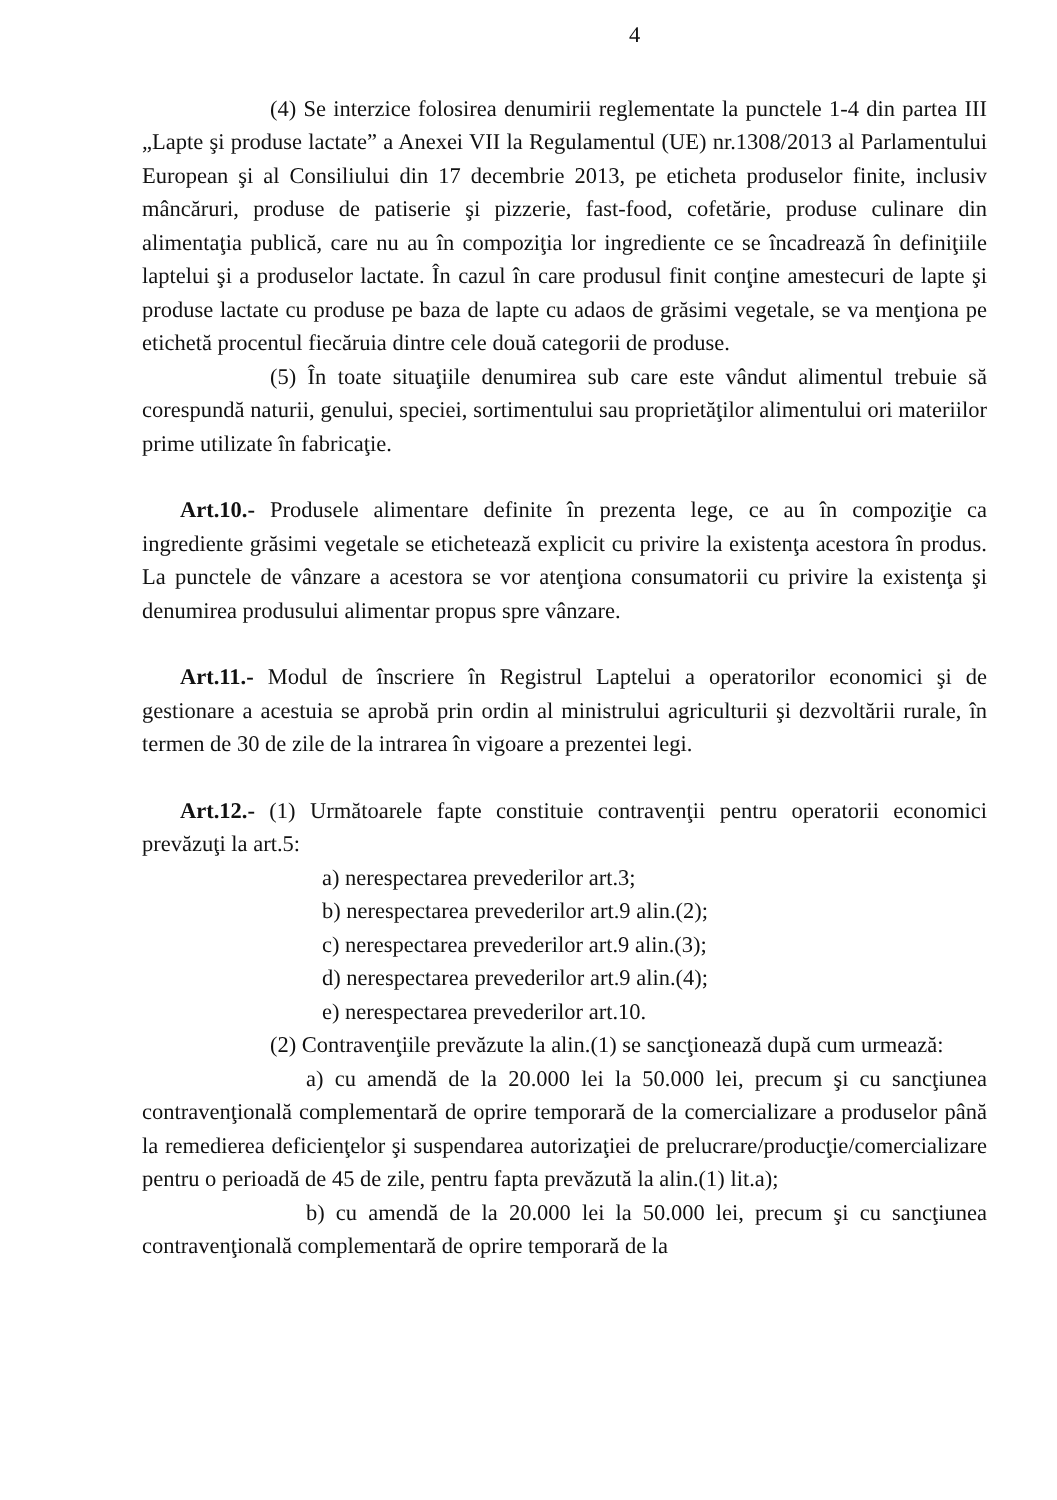4
(4) Se interzice folosirea denumirii reglementate la punctele 1-4 din partea III „Lapte şi produse lactate” a Anexei VII la Regulamentul (UE) nr.1308/2013 al Parlamentului European şi al Consiliului din 17 decembrie 2013, pe eticheta produselor finite, inclusiv mâncăruri, produse de patiserie şi pizzerie, fast-food, cofetărie, produse culinare din alimentaţia publică, care nu au în compoziţia lor ingrediente ce se încadrează în definiţiile laptelui şi a produselor lactate. În cazul în care produsul finit conţine amestecuri de lapte şi produse lactate cu produse pe baza de lapte cu adaos de grăsimi vegetale, se va menţiona pe etichetă procentul fiecăruia dintre cele două categorii de produse.
(5) În toate situaţiile denumirea sub care este vândut alimentul trebuie să corespundă naturii, genului, speciei, sortimentului sau proprietăţilor alimentului ori materiilor prime utilizate în fabricaţie.
Art.10.- Produsele alimentare definite în prezenta lege, ce au în compoziţie ca ingrediente grăsimi vegetale se etichetează explicit cu privire la existenţa acestora în produs. La punctele de vânzare a acestora se vor atenţiona consumatorii cu privire la existenţa şi denumirea produsului alimentar propus spre vânzare.
Art.11.- Modul de înscriere în Registrul Laptelui a operatorilor economici şi de gestionare a acestuia se aprobă prin ordin al ministrului agriculturii şi dezvoltării rurale, în termen de 30 de zile de la intrarea în vigoare a prezentei legi.
Art.12.- (1) Următoarele fapte constituie contravenţii pentru operatorii economici prevăzuţi la art.5:
a) nerespectarea prevederilor art.3;
b) nerespectarea prevederilor art.9 alin.(2);
c) nerespectarea prevederilor art.9 alin.(3);
d) nerespectarea prevederilor art.9 alin.(4);
e) nerespectarea prevederilor art.10.
(2) Contravenţiile prevăzute la alin.(1) se sancţionează după cum urmează:
a) cu amendă de la 20.000 lei la 50.000 lei, precum şi cu sancţiunea contravenţională complementară de oprire temporară de la comercializare a produselor până la remedierea deficienţelor şi suspendarea autorizaţiei de prelucrare/producţie/comercializare pentru o perioadă de 45 de zile, pentru fapta prevăzută la alin.(1) lit.a);
b) cu amendă de la 20.000 lei la 50.000 lei, precum şi cu sancţiunea contravenţională complementară de oprire temporară de la